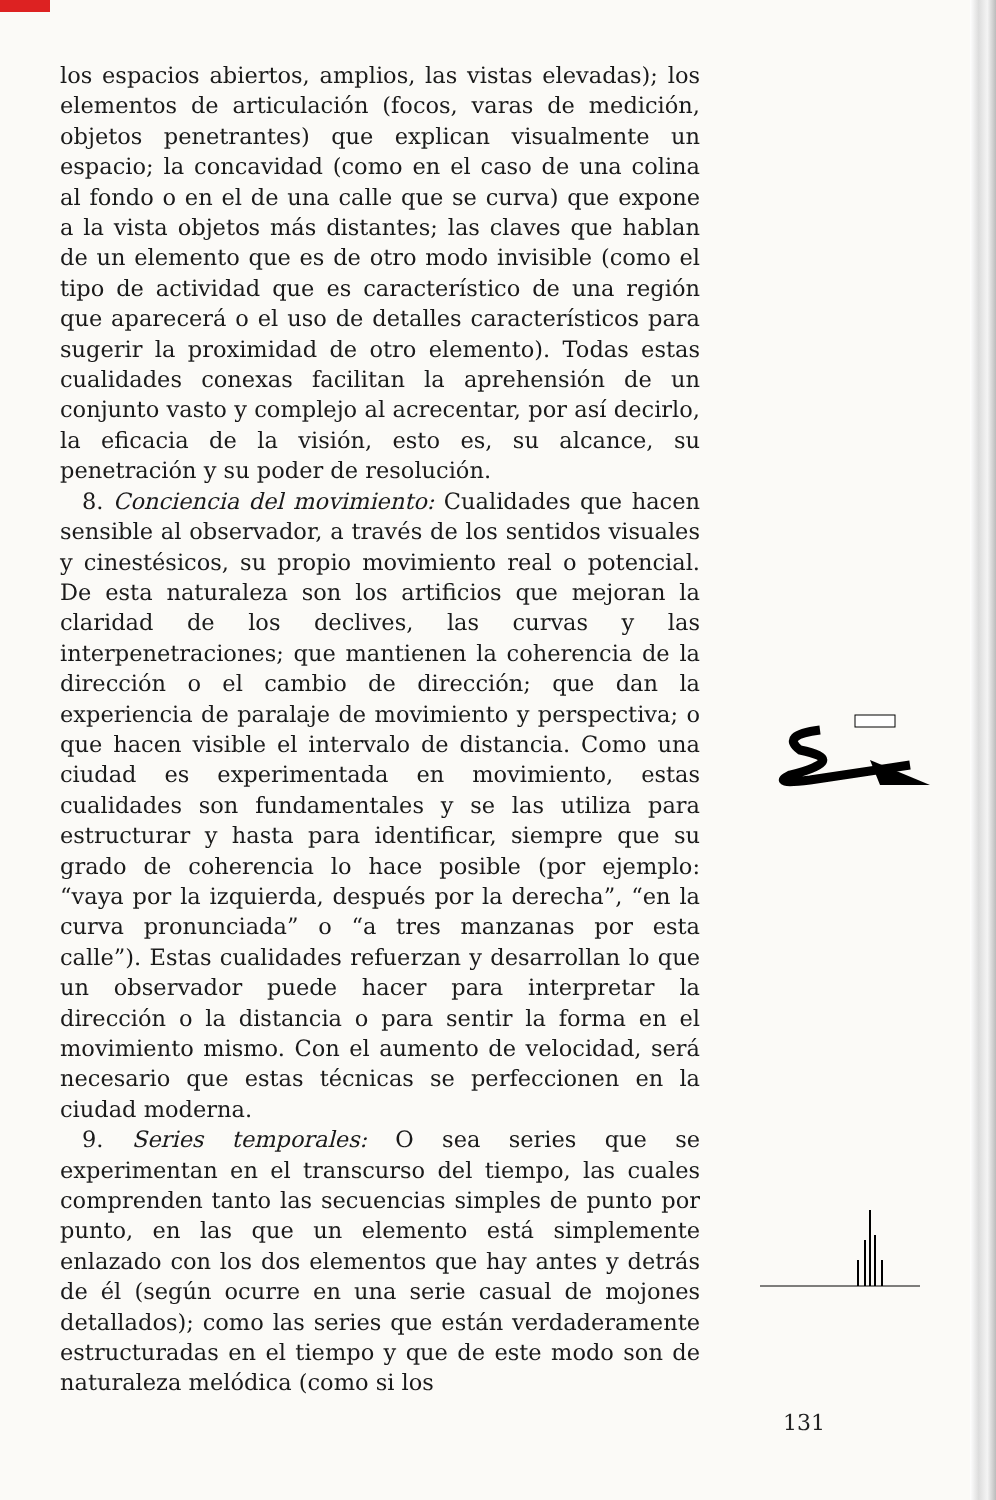los espacios abiertos, amplios, las vistas elevadas); los elementos de articulación (focos, varas de medición, objetos penetrantes) que explican visualmente un espacio; la concavidad (como en el caso de una colina al fondo o en el de una calle que se curva) que expone a la vista objetos más distantes; las claves que hablan de un elemento que es de otro modo invisible (como el tipo de actividad que es característico de una región que aparecerá o el uso de detalles característicos para sugerir la proximidad de otro elemento). Todas estas cualidades conexas facilitan la aprehensión de un conjunto vasto y complejo al acrecentar, por así decirlo, la eficacia de la visión, esto es, su alcance, su penetración y su poder de resolución.
8. Conciencia del movimiento: Cualidades que hacen sensible al observador, a través de los sentidos visuales y cinestésicos, su propio movimiento real o potencial. De esta naturaleza son los artificios que mejoran la claridad de los declives, las curvas y las interpenetraciones; que mantienen la coherencia de la dirección o el cambio de dirección; que dan la experiencia de paralaje de movimiento y perspectiva; o que hacen visible el intervalo de distancia. Como una ciudad es experimentada en movimiento, estas cualidades son fundamentales y se las utiliza para estructurar y hasta para identificar, siempre que su grado de coherencia lo hace posible (por ejemplo: “vaya por la izquierda, después por la derecha”, “en la curva pronunciada” o “a tres manzanas por esta calle”). Estas cualidades refuerzan y desarrollan lo que un observador puede hacer para interpretar la dirección o la distancia o para sentir la forma en el movimiento mismo. Con el aumento de velocidad, será necesario que estas técnicas se perfeccionen en la ciudad moderna.
9. Series temporales: O sea series que se experimentan en el transcurso del tiempo, las cuales comprenden tanto las secuencias simples de punto por punto, en las que un elemento está simplemente enlazado con los dos elementos que hay antes y detrás de él (según ocurre en una serie casual de mojones detallados); como las series que están verdaderamente estructuradas en el tiempo y que de este modo son de naturaleza melódica (como si los
131